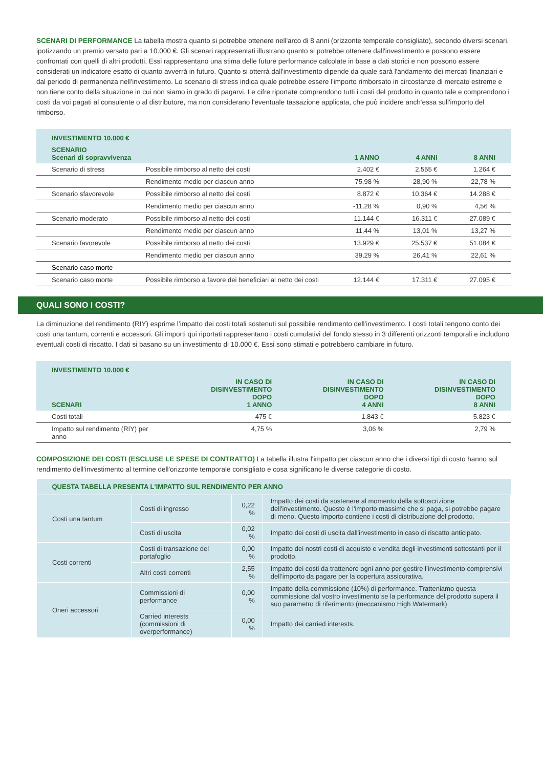SCENARI DI PERFORMANCE La tabella mostra quanto si potrebbe ottenere nell'arco di 8 anni (orizzonte temporale consigliato), secondo diversi scenari, ipotizzando un premio versato pari a 10.000 €. Gli scenari rappresentati illustrano quanto si potrebbe ottenere dall'investimento e possono essere confrontati con quelli di altri prodotti. Essi rappresentano una stima delle future performance calcolate in base a dati storici e non possono essere considerati un indicatore esatto di quanto avverrà in futuro. Quanto si otterrà dall'investimento dipende da quale sarà l'andamento dei mercati finanziari e dal periodo di permanenza nell'investimento. Lo scenario di stress indica quale potrebbe essere l'importo rimborsato in circostanze di mercato estreme e non tiene conto della situazione in cui non siamo in grado di pagarvi. Le cifre riportate comprendono tutti i costi del prodotto in quanto tale e comprendono i costi da voi pagati al consulente o al distributore, ma non considerano l'eventuale tassazione applicata, che può incidere anch'essa sull'importo del rimborso.
| INVESTIMENTO 10.000 € | | | | |
| --- | --- | --- | --- | --- |
| SCENARIO Scenari di sopravvivenza | | 1 ANNO | 4 ANNI | 8 ANNI |
| Scenario di stress | Possibile rimborso al netto dei costi | 2.402 € | 2.555 € | 1.264 € |
| | Rendimento medio per ciascun anno | -75,98 % | -28,90 % | -22,78 % |
| Scenario sfavorevole | Possibile rimborso al netto dei costi | 8.872 € | 10.364 € | 14.288 € |
| | Rendimento medio per ciascun anno | -11,28 % | 0,90 % | 4,56 % |
| Scenario moderato | Possibile rimborso al netto dei costi | 11.144 € | 16.311 € | 27.089 € |
| | Rendimento medio per ciascun anno | 11,44 % | 13,01 % | 13,27 % |
| Scenario favorevole | Possibile rimborso al netto dei costi | 13.929 € | 25.537 € | 51.084 € |
| | Rendimento medio per ciascun anno | 39,29 % | 26,41 % | 22,61 % |
| Scenario caso morte | | | | |
| Scenario caso morte | Possibile rimborso a favore dei beneficiari al netto dei costi | 12.144 € | 17.311 € | 27.095 € |
QUALI SONO I COSTI?
La diminuzione del rendimento (RIY) esprime l’impatto dei costi totali sostenuti sul possibile rendimento dell'investimento. I costi totali tengono conto dei costi una tantum, correnti e accessori. Gli importi qui riportati rappresentano i costi cumulativi del fondo stesso in 3 differenti orizzonti temporali e includono eventuali costi di riscatto. I dati si basano su un investimento di 10.000 €. Essi sono stimati e potrebbero cambiare in futuro.
| INVESTIMENTO 10.000 € | | | |
| --- | --- | --- | --- |
| SCENARI | IN CASO DI DISINVESTIMENTO DOPO 1 ANNO | IN CASO DI DISINVESTIMENTO DOPO 4 ANNI | IN CASO DI DISINVESTIMENTO DOPO 8 ANNI |
| Costi totali | 475 € | 1.843 € | 5.823 € |
| Impatto sul rendimento (RIY) per anno | 4,75 % | 3,06 % | 2,79 % |
COMPOSIZIONE DEI COSTI (ESCLUSE LE SPESE DI CONTRATTO) La tabella illustra l'impatto per ciascun anno che i diversi tipi di costo hanno sul rendimento dell'investimento al termine dell'orizzonte temporale consigliato e cosa significano le diverse categorie di costo.
| QUESTA TABELLA PRESENTA L'IMPATTO SUL RENDIMENTO PER ANNO | | | |
| --- | --- | --- | --- |
| Costi una tantum | Costi di ingresso | 0,22 % | Impatto dei costi da sostenere al momento della sottoscrizione dell'investimento. Questo è l'importo massimo che si paga, si potrebbe pagare di meno. Questo importo contiene i costi di distribuzione del prodotto. |
| | Costi di uscita | 0,02 % | Impatto dei costi di uscita dall'investimento in caso di riscatto anticipato. |
| Costi correnti | Costi di transazione del portafoglio | 0,00 % | Impatto dei nostri costi di acquisto e vendita degli investimenti sottostanti per il prodotto. |
| | Altri costi correnti | 2,55 % | Impatto dei costi da trattenere ogni anno per gestire l’investimento comprensivi dell’importo da pagare per la copertura assicurativa. |
| Oneri accessori | Commissioni di performance | 0,00 % | Impatto della commissione (10%) di performance. Tratteniamo questa commissione dal vostro investimento se la performance del prodotto supera il suo parametro di riferimento (meccanismo High Watermark) |
| | Carried interests (commissioni di overperformance) | 0,00 % | Impatto dei carried interests. |